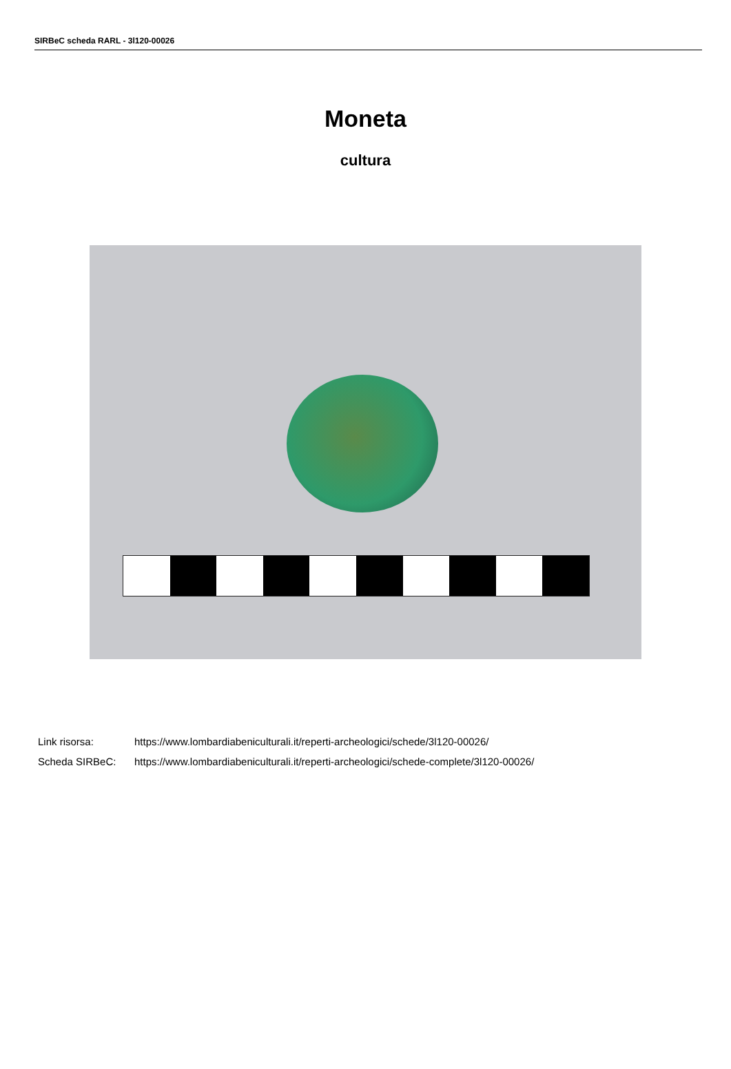SIRBeC scheda RARL - 3l120-00026
Moneta
cultura
| Link risorsa: | https://www.lombardiabeniculturali.it/reperti-archeologici/schede/3l120-00026/ |
| Scheda SIRBeC: | https://www.lombardiabeniculturali.it/reperti-archeologici/schede-complete/3l120-00026/ |